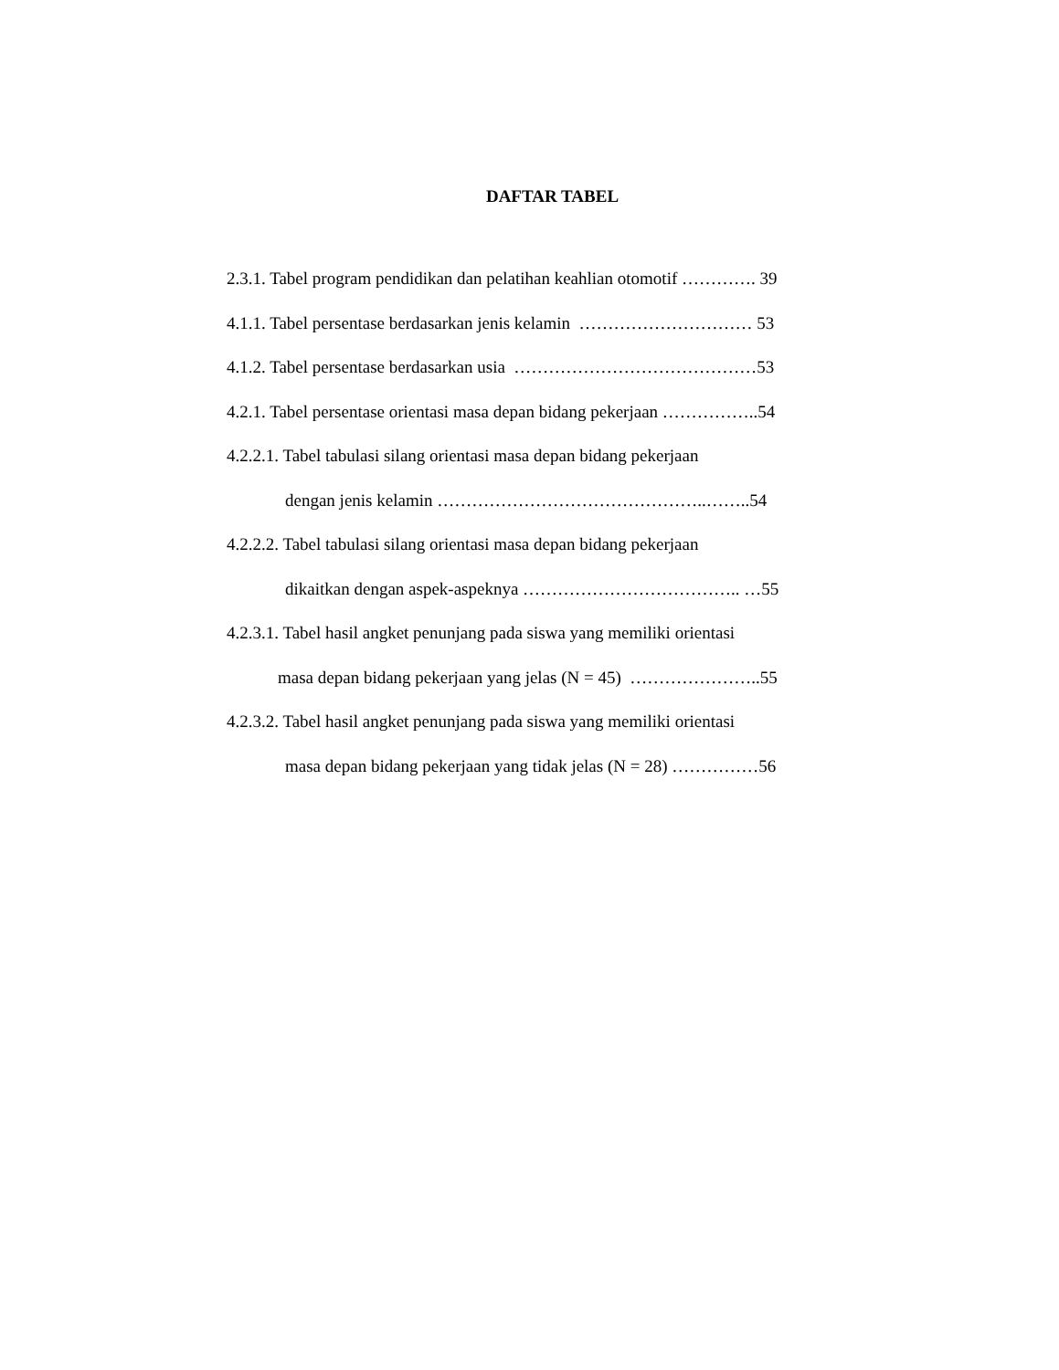DAFTAR TABEL
2.3.1. Tabel program pendidikan dan pelatihan keahlian otomotif …………. 39
4.1.1. Tabel persentase berdasarkan jenis kelamin ………………………… 53
4.1.2. Tabel persentase berdasarkan usia ……………………………………53
4.2.1. Tabel persentase orientasi masa depan bidang pekerjaan ……………..54
4.2.2.1. Tabel tabulasi silang orientasi masa depan bidang pekerjaan
dengan jenis kelamin ………………………………………..……..54
4.2.2.2. Tabel tabulasi silang orientasi masa depan bidang pekerjaan
dikaitkan dengan aspek-aspeknya ……………………………….. …55
4.2.3.1. Tabel hasil angket penunjang pada siswa yang memiliki orientasi
masa depan bidang pekerjaan yang jelas (N = 45) …………………..55
4.2.3.2. Tabel hasil angket penunjang pada siswa yang memiliki orientasi
masa depan bidang pekerjaan yang tidak jelas (N = 28) ……………56